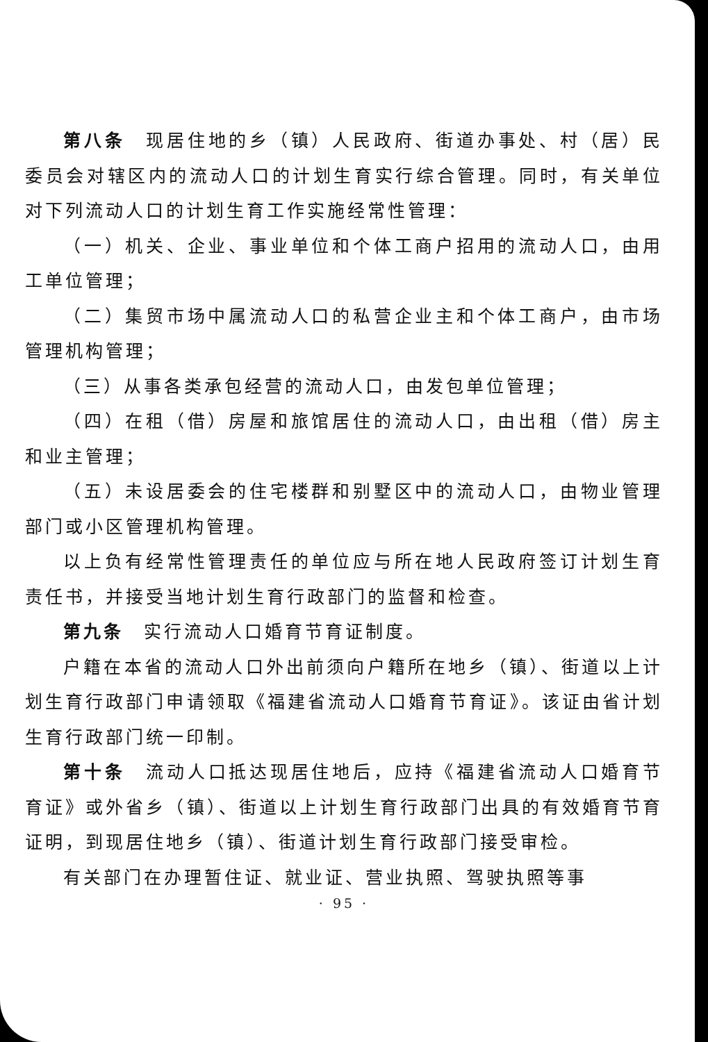第八条　现居住地的乡（镇）人民政府、街道办事处、村（居）民委员会对辖区内的流动人口的计划生育实行综合管理。同时，有关单位对下列流动人口的计划生育工作实施经常性管理：
（一）机关、企业、事业单位和个体工商户招用的流动人口，由用工单位管理；
（二）集贸市场中属流动人口的私营企业主和个体工商户，由市场管理机构管理；
（三）从事各类承包经营的流动人口，由发包单位管理；
（四）在租（借）房屋和旅馆居住的流动人口，由出租（借）房主和业主管理；
（五）未设居委会的住宅楼群和别墅区中的流动人口，由物业管理部门或小区管理机构管理。
以上负有经常性管理责任的单位应与所在地人民政府签订计划生育责任书，并接受当地计划生育行政部门的监督和检查。
第九条　实行流动人口婚育节育证制度。
户籍在本省的流动人口外出前须向户籍所在地乡（镇）、街道以上计划生育行政部门申请领取《福建省流动人口婚育节育证》。该证由省计划生育行政部门统一印制。
第十条　流动人口抵达现居住地后，应持《福建省流动人口婚育节育证》或外省乡（镇）、街道以上计划生育行政部门出具的有效婚育节育证明，到现居住地乡（镇）、街道计划生育行政部门接受审检。
有关部门在办理暂住证、就业证、营业执照、驾驶执照等事
· 95 ·